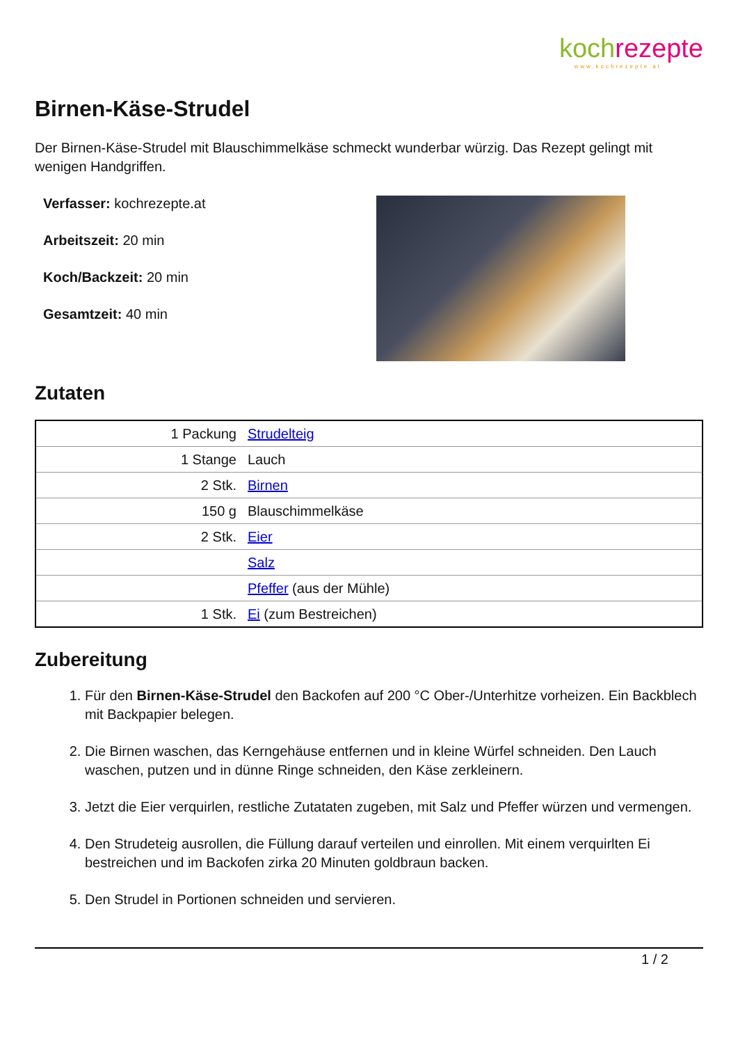koch rezepte
www.kochrezepte.at
Birnen-Käse-Strudel
Der Birnen-Käse-Strudel mit Blauschimmelkäse schmeckt wunderbar würzig. Das Rezept gelingt mit wenigen Handgriffen.
Verfasser: kochrezepte.at
Arbeitszeit: 20 min
Koch/Backzeit: 20 min
Gesamtzeit: 40 min
Zutaten
| 1 Packung | Strudelteig |
| 1 Stange | Lauch |
| 2 Stk. | Birnen |
| 150 g | Blauschimmelkäse |
| 2 Stk. | Eier |
| | Salz |
| | Pfeffer (aus der Mühle) |
| 1 Stk. | Ei (zum Bestreichen) |
Zubereitung
1. Für den Birnen-Käse-Strudel den Backofen auf 200 °C Ober-/Unterhitze vorheizen. Ein Backblech mit Backpapier belegen.
2. Die Birnen waschen, das Kerngehäuse entfernen und in kleine Würfel schneiden. Den Lauch waschen, putzen und in dünne Ringe schneiden, den Käse zerkleinern.
3. Jetzt die Eier verquirlen, restliche Zutataten zugeben, mit Salz und Pfeffer würzen und vermengen.
4. Den Strudeteig ausrollen, die Füllung darauf verteilen und einrollen. Mit einem verquirlten Ei bestreichen und im Backofen zirka 20 Minuten goldbraun backen.
5. Den Strudel in Portionen schneiden und servieren.
1 / 2